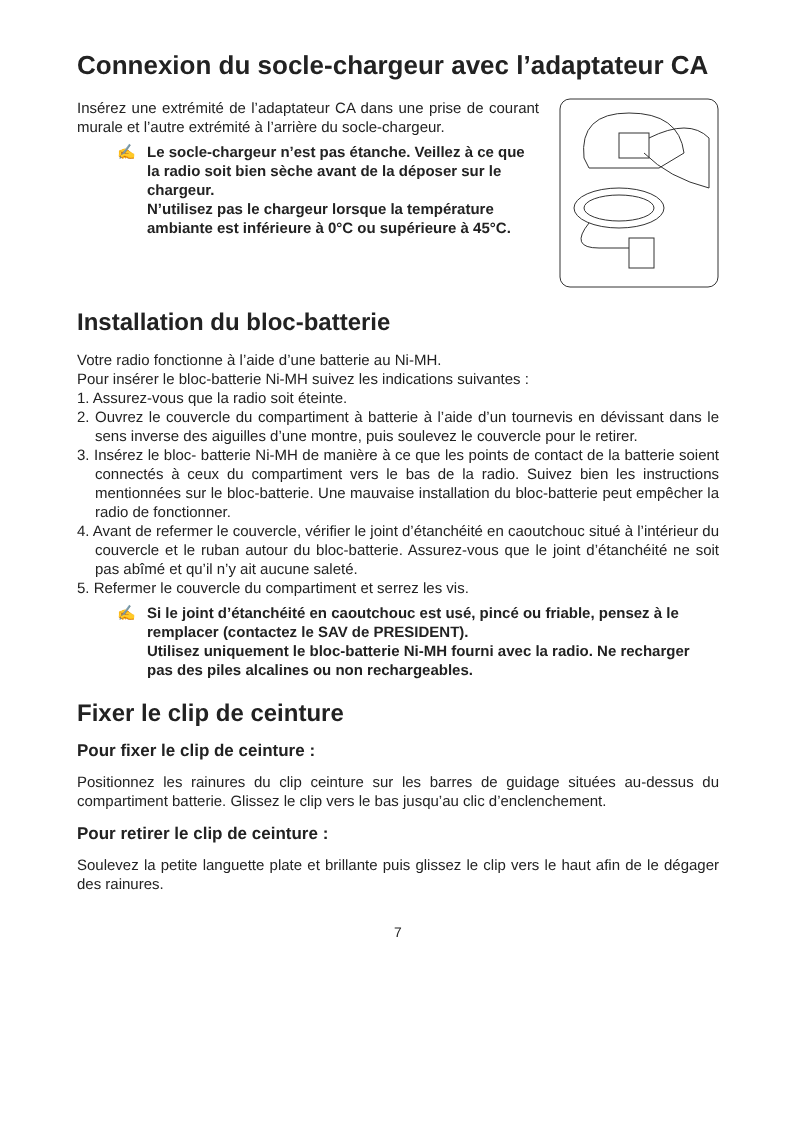Connexion du socle-chargeur avec l’adaptateur CA
Insérez une extrémité de l’adaptateur CA dans une prise de courant murale et l’autre extrémité à l’arrière du socle-chargeur.
✍ Le socle-chargeur n’est pas étanche. Veillez à ce que la radio soit bien sèche avant de la déposer sur le chargeur.
N’utilisez pas le chargeur lorsque la température ambiante est inférieure à 0°C ou supérieure à 45°C.
Installation du bloc-batterie
Votre radio fonctionne à l’aide d’une batterie au Ni-MH.
Pour insérer le bloc-batterie Ni-MH suivez les indications suivantes :
1. Assurez-vous que la radio soit éteinte.
2. Ouvrez le couvercle du compartiment à batterie à l’aide d’un tournevis en dévissant dans le sens inverse des aiguilles d’une montre, puis soulevez le couvercle pour le retirer.
3. Insérez le bloc- batterie Ni-MH de manière à ce que les points de contact de la batterie soient connectés à ceux du compartiment vers le bas de la radio. Suivez bien les instructions mentionnées sur le bloc-batterie. Une mauvaise installation du bloc-batterie peut empêcher la radio de fonctionner.
4. Avant de refermer le couvercle, vérifier le joint d’étanchéité en caoutchouc situé à l’intérieur du couvercle et le ruban autour du bloc-batterie. Assurez-vous que le joint d’étanchéité ne soit pas abîmé et qu’il n’y ait aucune saleté.
5. Refermer le couvercle du compartiment et serrez les vis.
✍ Si le joint d’étanchéité en caoutchouc est usé, pincé ou friable, pensez à le remplacer (contactez le SAV de PRESIDENT).
Utilisez uniquement le bloc-batterie Ni-MH fourni avec la radio. Ne recharger pas des piles alcalines ou non rechargeables.
Fixer le clip de ceinture
Pour fixer le clip de ceinture :
Positionnez les rainures du clip ceinture sur les barres de guidage situées au-dessus du compartiment batterie. Glissez le clip vers le bas jusqu’au clic d’enclenchement.
Pour retirer le clip de ceinture :
Soulevez la petite languette plate et brillante puis glissez le clip vers le haut afin de le dégager des rainures.
7